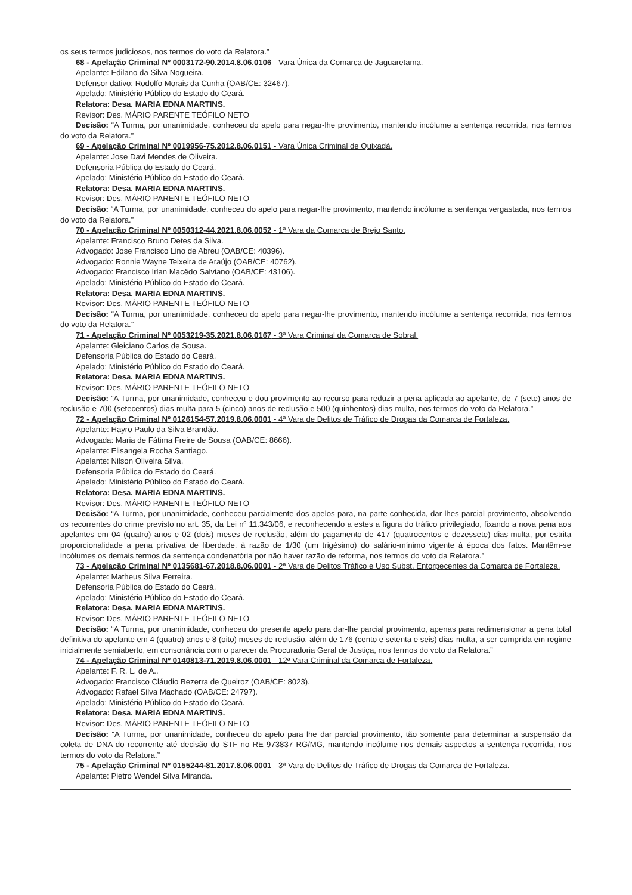os seus termos judiciosos, nos termos do voto da Relatora.”
68 - Apelação Criminal Nº 0003172-90.2014.8.06.0106 - Vara Única da Comarca de Jaguaretama.
Apelante: Edilano da Silva Nogueira.
Defensor dativo: Rodolfo Morais da Cunha (OAB/CE: 32467).
Apelado: Ministério Público do Estado do Ceará.
Relatora: Desa. MARIA EDNA MARTINS.
Revisor: Des. MÁRIO PARENTE TEÓFILO NETO
Decisão: “A Turma, por unanimidade, conheceu do apelo para negar-lhe provimento, mantendo incólume a sentença recorrida, nos termos do voto da Relatora.”
69 - Apelação Criminal Nº 0019956-75.2012.8.06.0151 - Vara Única Criminal de Quixadá.
Apelante: Jose Davi Mendes de Oliveira.
Defensoria Pública do Estado do Ceará.
Apelado: Ministério Público do Estado do Ceará.
Relatora: Desa. MARIA EDNA MARTINS.
Revisor: Des. MÁRIO PARENTE TEÓFILO NETO
Decisão: “A Turma, por unanimidade, conheceu do apelo para negar-lhe provimento, mantendo incólume a sentença vergastada, nos termos do voto da Relatora.”
70 - Apelação Criminal Nº 0050312-44.2021.8.06.0052 - 1ª Vara da Comarca de Brejo Santo.
Apelante: Francisco Bruno Detes da Silva.
Advogado: Jose Francisco Lino de Abreu (OAB/CE: 40396).
Advogado: Ronnie Wayne Teixeira de Araújo (OAB/CE: 40762).
Advogado: Francisco Irlan Macêdo Salviano (OAB/CE: 43106).
Apelado: Ministério Público do Estado do Ceará.
Relatora: Desa. MARIA EDNA MARTINS.
Revisor: Des. MÁRIO PARENTE TEÓFILO NETO
Decisão: “A Turma, por unanimidade, conheceu do apelo para negar-lhe provimento, mantendo incólume a sentença recorrida, nos termos do voto da Relatora.”
71 - Apelação Criminal Nº 0053219-35.2021.8.06.0167 - 3ª Vara Criminal da Comarca de Sobral.
Apelante: Gleiciano Carlos de Sousa.
Defensoria Pública do Estado do Ceará.
Apelado: Ministério Público do Estado do Ceará.
Relatora: Desa. MARIA EDNA MARTINS.
Revisor: Des. MÁRIO PARENTE TEÓFILO NETO
Decisão: “A Turma, por unanimidade, conheceu e dou provimento ao recurso para reduzir a pena aplicada ao apelante, de 7 (sete) anos de reclusão e 700 (setecentos) dias-multa para 5 (cinco) anos de reclusão e 500 (quinhentos) dias-multa, nos termos do voto da Relatora.”
72 - Apelação Criminal Nº 0126154-57.2019.8.06.0001 - 4ª Vara de Delitos de Tráfico de Drogas da Comarca de Fortaleza.
Apelante: Hayro Paulo da Silva Brandão.
Advogada: Maria de Fátima Freire de Sousa (OAB/CE: 8666).
Apelante: Elisangela Rocha Santiago.
Apelante: Nilson Oliveira Silva.
Defensoria Pública do Estado do Ceará.
Apelado: Ministério Público do Estado do Ceará.
Relatora: Desa. MARIA EDNA MARTINS.
Revisor: Des. MÁRIO PARENTE TEÓFILO NETO
Decisão: “A Turma, por unanimidade, conheceu parcialmente dos apelos para, na parte conhecida, dar-lhes parcial provimento, absolvendo os recorrentes do crime previsto no art. 35, da Lei nº 11.343/06, e reconhecendo a estes a figura do tráfico privilegiado, fixando a nova pena aos apelantes em 04 (quatro) anos e 02 (dois) meses de reclusão, além do pagamento de 417 (quatrocentos e dezessete) dias-multa, por estrita proporcionalidade a pena privativa de liberdade, à razão de 1/30 (um trigésimo) do salário-mínimo vigente à época dos fatos. Mantêm-se incólumes os demais termos da sentença condenatória por não haver razão de reforma, nos termos do voto da Relatora.”
73 - Apelação Criminal Nº 0135681-67.2018.8.06.0001 - 2ª Vara de Delitos Tráfico e Uso Subst. Entorpecentes da Comarca de Fortaleza.
Apelante: Matheus Silva Ferreira.
Defensoria Pública do Estado do Ceará.
Apelado: Ministério Público do Estado do Ceará.
Relatora: Desa. MARIA EDNA MARTINS.
Revisor: Des. MÁRIO PARENTE TEÓFILO NETO
Decisão: “A Turma, por unanimidade, conheceu do presente apelo para dar-lhe parcial provimento, apenas para redimensionar a pena total definitiva do apelante em 4 (quatro) anos e 8 (oito) meses de reclusão, além de 176 (cento e setenta e seis) dias-multa, a ser cumprida em regime inicialmente semiaberto, em consonância com o parecer da Procuradoria Geral de Justiça, nos termos do voto da Relatora.”
74 - Apelação Criminal Nº 0140813-71.2019.8.06.0001 - 12ª Vara Criminal da Comarca de Fortaleza.
Apelante: F. R. L. de A..
Advogado: Francisco Cláudio Bezerra de Queiroz (OAB/CE: 8023).
Advogado: Rafael Silva Machado (OAB/CE: 24797).
Apelado: Ministério Público do Estado do Ceará.
Relatora: Desa. MARIA EDNA MARTINS.
Revisor: Des. MÁRIO PARENTE TEÓFILO NETO
Decisão: “A Turma, por unanimidade, conheceu do apelo para lhe dar parcial provimento, tão somente para determinar a suspensão da coleta de DNA do recorrente até decisão do STF no RE 973837 RG/MG, mantendo incólume nos demais aspectos a sentença recorrida, nos termos do voto da Relatora.”
75 - Apelação Criminal Nº 0155244-81.2017.8.06.0001 - 3ª Vara de Delitos de Tráfico de Drogas da Comarca de Fortaleza.
Apelante: Pietro Wendel Silva Miranda.